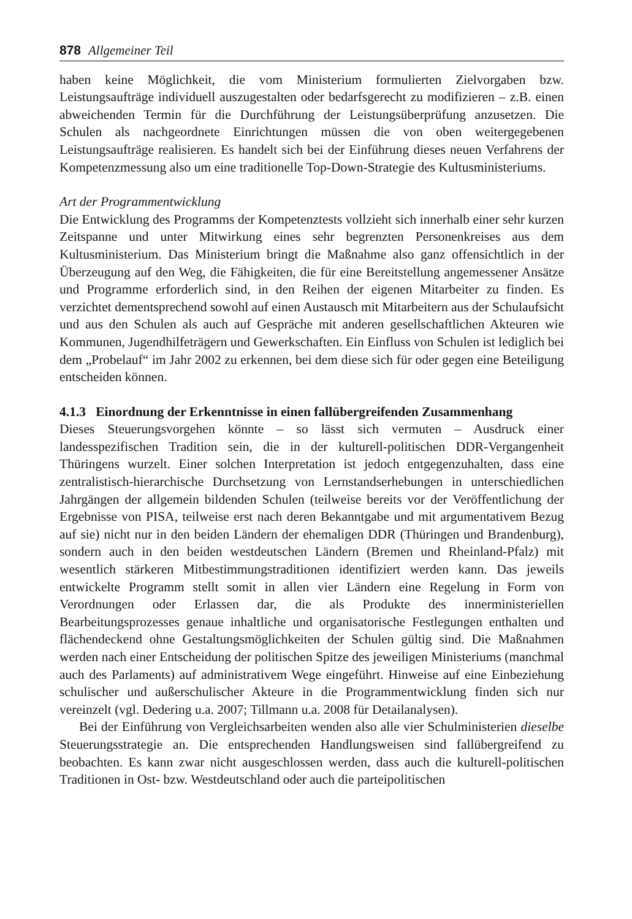878 Allgemeiner Teil
haben keine Möglichkeit, die vom Ministerium formulierten Zielvorgaben bzw. Leistungsaufträge individuell auszugestalten oder bedarfsgerecht zu modifizieren – z.B. einen abweichenden Termin für die Durchführung der Leistungsüberprüfung anzusetzen. Die Schulen als nachgeordnete Einrichtungen müssen die von oben weitergegebenen Leistungsaufträge realisieren. Es handelt sich bei der Einführung dieses neuen Verfahrens der Kompetenzmessung also um eine traditionelle Top-Down-Strategie des Kultusministeriums.
Art der Programmentwicklung
Die Entwicklung des Programms der Kompetenztests vollzieht sich innerhalb einer sehr kurzen Zeitspanne und unter Mitwirkung eines sehr begrenzten Personenkreises aus dem Kultusministerium. Das Ministerium bringt die Maßnahme also ganz offensichtlich in der Überzeugung auf den Weg, die Fähigkeiten, die für eine Bereitstellung angemessener Ansätze und Programme erforderlich sind, in den Reihen der eigenen Mitarbeiter zu finden. Es verzichtet dementsprechend sowohl auf einen Austausch mit Mitarbeitern aus der Schulaufsicht und aus den Schulen als auch auf Gespräche mit anderen gesellschaftlichen Akteuren wie Kommunen, Jugendhilfeträgern und Gewerkschaften. Ein Einfluss von Schulen ist lediglich bei dem „Probelauf“ im Jahr 2002 zu erkennen, bei dem diese sich für oder gegen eine Beteiligung entscheiden können.
4.1.3 Einordnung der Erkenntnisse in einen fallübergreifenden Zusammenhang
Dieses Steuerungsvorgehen könnte – so lässt sich vermuten – Ausdruck einer landesspezifischen Tradition sein, die in der kulturell-politischen DDR-Vergangenheit Thüringens wurzelt. Einer solchen Interpretation ist jedoch entgegenzuhalten, dass eine zentralistisch-hierarchische Durchsetzung von Lernstandserhebungen in unterschiedlichen Jahrgängen der allgemein bildenden Schulen (teilweise bereits vor der Veröffentlichung der Ergebnisse von PISA, teilweise erst nach deren Bekanntgabe und mit argumentativem Bezug auf sie) nicht nur in den beiden Ländern der ehemaligen DDR (Thüringen und Brandenburg), sondern auch in den beiden westdeutschen Ländern (Bremen und Rheinland-Pfalz) mit wesentlich stärkeren Mitbestimmungstraditionen identifiziert werden kann. Das jeweils entwickelte Programm stellt somit in allen vier Ländern eine Regelung in Form von Verordnungen oder Erlassen dar, die als Produkte des innerministeriellen Bearbeitungsprozesses genaue inhaltliche und organisatorische Festlegungen enthalten und flächendeckend ohne Gestaltungsmöglichkeiten der Schulen gültig sind. Die Maßnahmen werden nach einer Entscheidung der politischen Spitze des jeweiligen Ministeriums (manchmal auch des Parlaments) auf administrativem Wege eingeführt. Hinweise auf eine Einbeziehung schulischer und außerschulischer Akteure in die Programmentwicklung finden sich nur vereinzelt (vgl. Dedering u.a. 2007; Tillmann u.a. 2008 für Detailanalysen).
Bei der Einführung von Vergleichsarbeiten wenden also alle vier Schulministerien dieselbe Steuerungsstrategie an. Die entsprechenden Handlungsweisen sind fallübergreifend zu beobachten. Es kann zwar nicht ausgeschlossen werden, dass auch die kulturell-politischen Traditionen in Ost- bzw. Westdeutschland oder auch die parteipolitischen